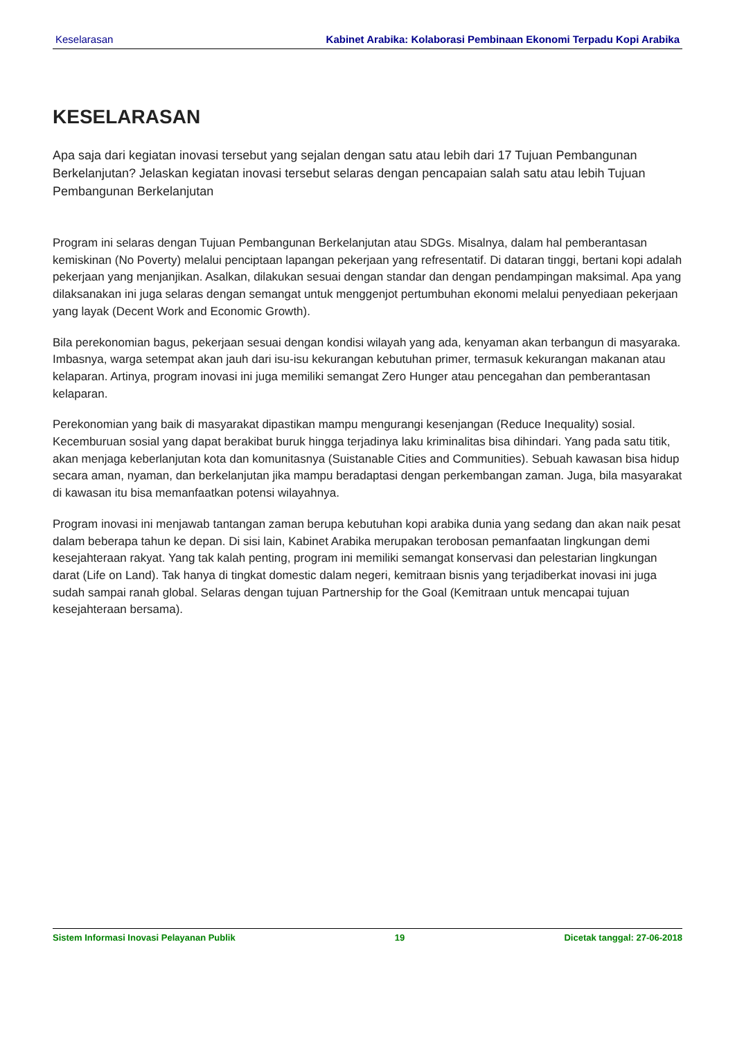Keselarasan Kabinet Arabika: Kolaborasi Pembinaan Ekonomi Terpadu Kopi Arabika
KESELARASAN
Apa saja dari kegiatan inovasi tersebut yang sejalan dengan satu atau lebih dari 17 Tujuan Pembangunan Berkelanjutan? Jelaskan kegiatan inovasi tersebut selaras dengan pencapaian salah satu atau lebih Tujuan Pembangunan Berkelanjutan
Program ini selaras dengan Tujuan Pembangunan Berkelanjutan atau SDGs. Misalnya, dalam hal pemberantasan kemiskinan (No Poverty) melalui penciptaan lapangan pekerjaan yang refresentatif. Di dataran tinggi, bertani kopi adalah pekerjaan yang menjanjikan. Asalkan, dilakukan sesuai dengan standar dan dengan pendampingan maksimal. Apa yang dilaksanakan ini juga selaras dengan semangat untuk menggenjot pertumbuhan ekonomi melalui penyediaan pekerjaan yang layak (Decent Work and Economic Growth).
Bila perekonomian bagus, pekerjaan sesuai dengan kondisi wilayah yang ada, kenyaman akan terbangun di masyaraka. Imbasnya, warga setempat akan jauh dari isu-isu kekurangan kebutuhan primer, termasuk kekurangan makanan atau kelaparan. Artinya, program inovasi ini juga memiliki semangat Zero Hunger atau pencegahan dan pemberantasan kelaparan.
Perekonomian yang baik di masyarakat dipastikan mampu mengurangi kesenjangan (Reduce Inequality) sosial. Kecemburuan sosial yang dapat berakibat buruk hingga terjadinya laku kriminalitas bisa dihindari. Yang pada satu titik, akan menjaga keberlanjutan kota dan komunitasnya (Suistanable Cities and Communities). Sebuah kawasan bisa hidup secara aman, nyaman, dan berkelanjutan jika mampu beradaptasi dengan perkembangan zaman. Juga, bila masyarakat di kawasan itu bisa memanfaatkan potensi wilayahnya.
Program inovasi ini menjawab tantangan zaman berupa kebutuhan kopi arabika dunia yang sedang dan akan naik pesat dalam beberapa tahun ke depan. Di sisi lain, Kabinet Arabika merupakan terobosan pemanfaatan lingkungan demi kesejahteraan rakyat. Yang tak kalah penting, program ini memiliki semangat konservasi dan pelestarian lingkungan darat (Life on Land). Tak hanya di tingkat domestic dalam negeri, kemitraan bisnis yang terjadiberkat inovasi ini juga sudah sampai ranah global. Selaras dengan tujuan Partnership for the Goal (Kemitraan untuk mencapai tujuan kesejahteraan bersama).
Sistem Informasi Inovasi Pelayanan Publik 19 Dicetak tanggal: 27-06-2018